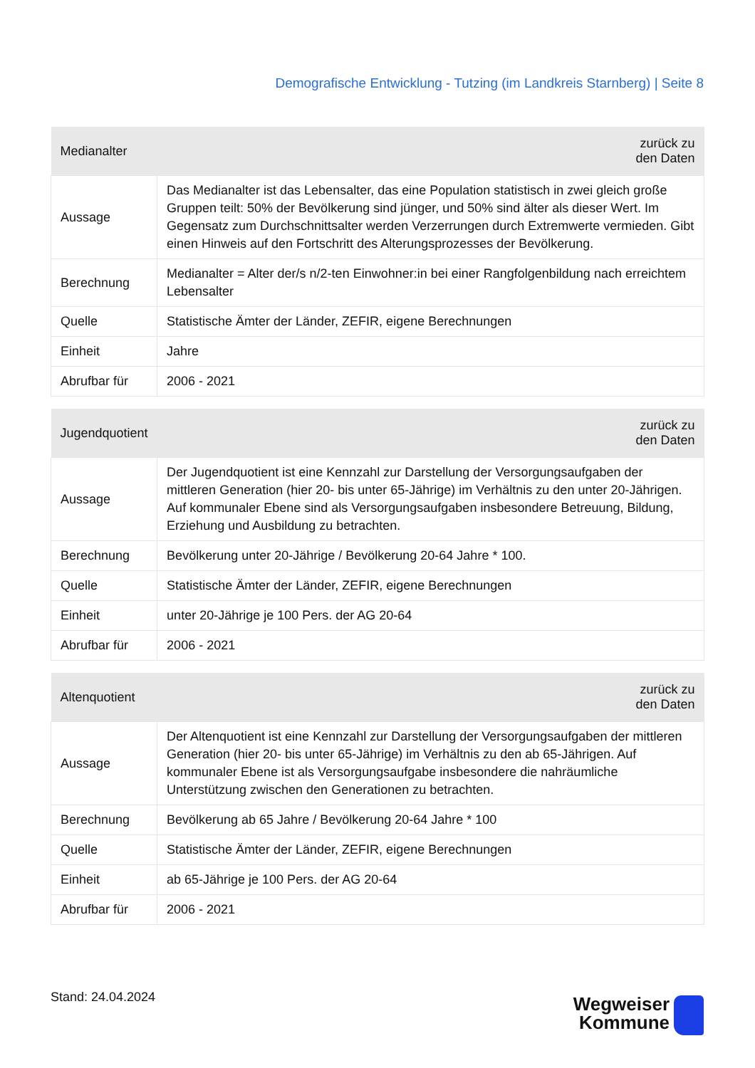Demografische Entwicklung - Tutzing (im Landkreis Starnberg) | Seite 8
| Medianalter | zurück zu den Daten |
| --- | --- |
| Aussage | Das Medianalter ist das Lebensalter, das eine Population statistisch in zwei gleich große Gruppen teilt: 50% der Bevölkerung sind jünger, und 50% sind älter als dieser Wert. Im Gegensatz zum Durchschnittsalter werden Verzerrungen durch Extremwerte vermieden. Gibt einen Hinweis auf den Fortschritt des Alterungsprozesses der Bevölkerung. |
| Berechnung | Medianalter = Alter der/s n/2-ten Einwohner:in bei einer Rangfolgenbildung nach erreichtem Lebensalter |
| Quelle | Statistische Ämter der Länder, ZEFIR, eigene Berechnungen |
| Einheit | Jahre |
| Abrufbar für | 2006 - 2021 |
| Jugendquotient | zurück zu den Daten |
| --- | --- |
| Aussage | Der Jugendquotient ist eine Kennzahl zur Darstellung der Versorgungsaufgaben der mittleren Generation (hier 20- bis unter 65-Jährige) im Verhältnis zu den unter 20-Jährigen. Auf kommunaler Ebene sind als Versorgungsaufgaben insbesondere Betreuung, Bildung, Erziehung und Ausbildung zu betrachten. |
| Berechnung | Bevölkerung unter 20-Jährige / Bevölkerung 20-64 Jahre * 100. |
| Quelle | Statistische Ämter der Länder, ZEFIR, eigene Berechnungen |
| Einheit | unter 20-Jährige je 100 Pers. der AG 20-64 |
| Abrufbar für | 2006 - 2021 |
| Altenquotient | zurück zu den Daten |
| --- | --- |
| Aussage | Der Altenquotient ist eine Kennzahl zur Darstellung der Versorgungsaufgaben der mittleren Generation (hier 20- bis unter 65-Jährige) im Verhältnis zu den ab 65-Jährigen. Auf kommunaler Ebene ist als Versorgungsaufgabe insbesondere die nahräumliche Unterstützung zwischen den Generationen zu betrachten. |
| Berechnung | Bevölkerung ab 65 Jahre / Bevölkerung 20-64 Jahre * 100 |
| Quelle | Statistische Ämter der Länder, ZEFIR, eigene Berechnungen |
| Einheit | ab 65-Jährige je 100 Pers. der AG 20-64 |
| Abrufbar für | 2006 - 2021 |
Stand: 24.04.2024
Wegweiser
Kommune